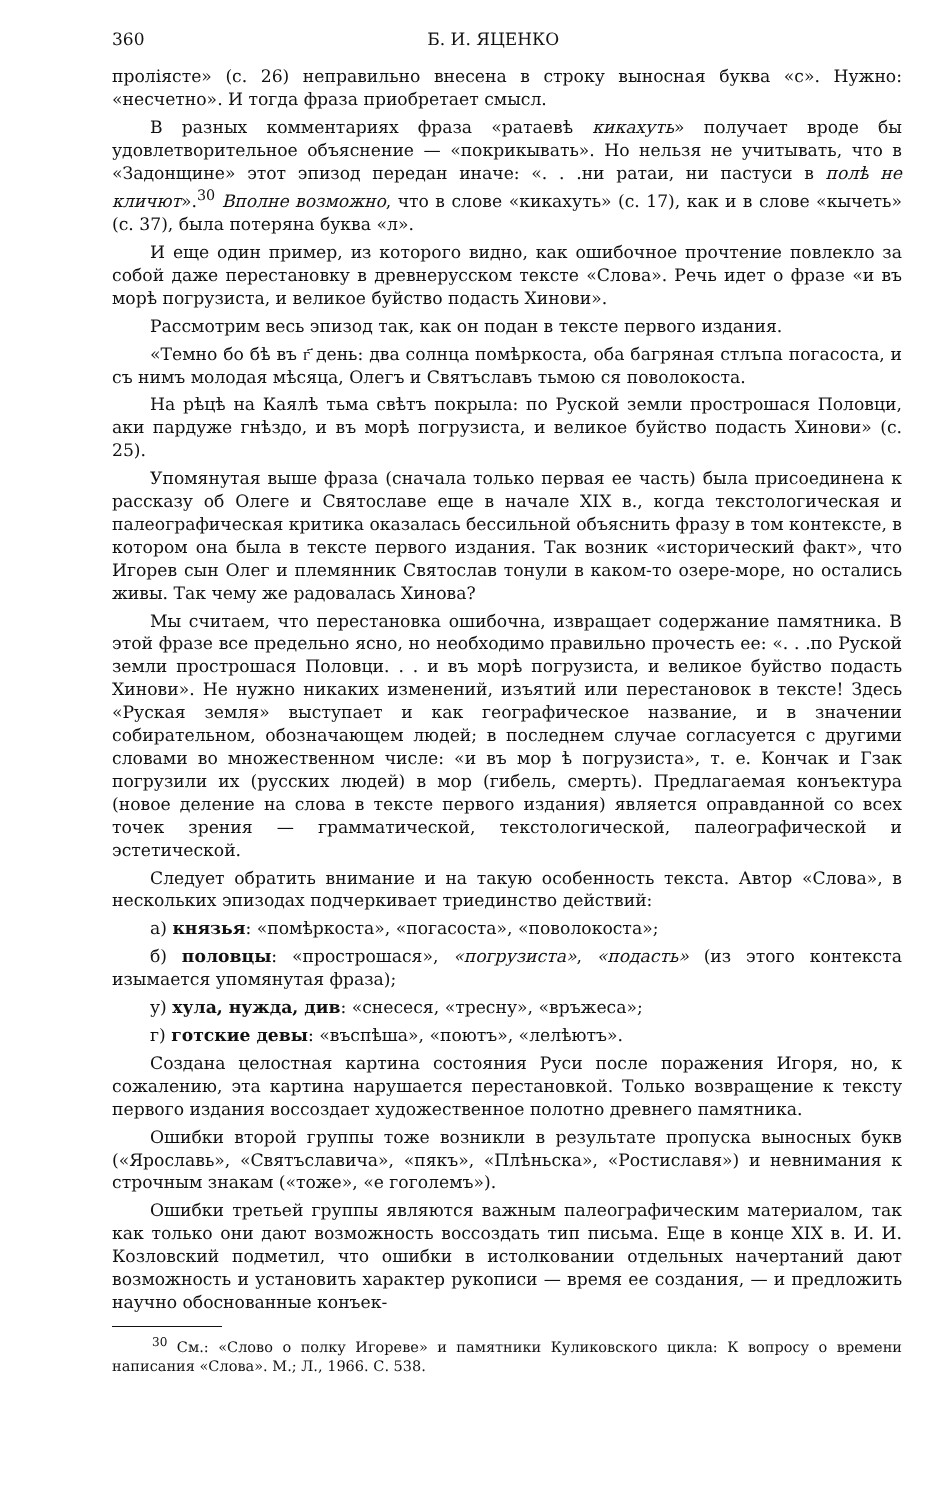360 Б. И. ЯЦЕНКО
проліясте» (с. 26) неправильно внесена в строку выносная буква «с». Нужно: «несчетно». И тогда фраза приобретает смысл.
В разных комментариях фраза «ратаевѣ кикахуть» получает вроде бы удовлетворительное объяснение — «покрикывать». Но нельзя не учитывать, что в «Задонщине» этот эпизод передан иначе: «. . .ни ратаи, ни пастуси в полѣ не кличют».<sup>30</sup> Вполне возможно, что в слове «кикахуть» (с. 17), как и в слове «кычеть» (с. 37), была потеряна буква «л».
И еще один пример, из которого видно, как ошибочное прочтение повлекло за собой даже перестановку в древнерусском тексте «Слова». Речь идет о фразе «и въ морѣ погрузиста, и великое буйство подасть Хинови».
Рассмотрим весь эпизод так, как он подан в тексте первого издания.
«Темно бо бѣ въ г҃ день: два солнца помѣркоста, оба багряная стлъпа погасоста, и съ нимъ молодая мѣсяца, Олегъ и Святъславъ тьмою ся поволокоста.
На рѣцѣ на Каялѣ тьма свѣтъ покрыла: по Руской земли прострошася Половци, аки пардуже гнѣздо, и въ морѣ погрузиста, и великое буйство подасть Хинови» (с. 25).
Упомянутая выше фраза (сначала только первая ее часть) была присоединена к рассказу об Олеге и Святославе еще в начале XIX в., когда текстологическая и палеографическая критика оказалась бессильной объяснить фразу в том контексте, в котором она была в тексте первого издания. Так возник «исторический факт», что Игорев сын Олег и племянник Святослав тонули в каком-то озере-море, но остались живы. Так чему же радовалась Хинова?
Мы считаем, что перестановка ошибочна, извращает содержание памятника. В этой фразе все предельно ясно, но необходимо правильно прочесть ее: «. . .по Руской земли прострошася Половци. . . и въ морѣ погрузиста, и великое буйство подасть Хинови». Не нужно никаких изменений, изъятий или перестановок в тексте! Здесь «Руская земля» выступает и как географическое название, и в значении собирательном, обозначающем людей; в последнем случае согласуется с другими словами во множественном числе: «и въ мор ѣ погрузиста», т. е. Кончак и Гзак погрузили их (русских людей) в мор (гибель, смерть). Предлагаемая конъектура (новое деление на слова в тексте первого издания) является оправданной со всех точек зрения — грамматической, текстологической, палеографической и эстетической.
Следует обратить внимание и на такую особенность текста. Автор «Слова», в нескольких эпизодах подчеркивает триединство действий:
а) князья: «помѣркоста», «погасоста», «поволокоста»;
б) половцы: «прострошася», «погрузиста», «подасть» (из этого контекста изымается упомянутая фраза);
у) хула, нужда, див: «снесеся, «тресну», «връжеса»;
г) готские девы: «въспѣша», «поютъ», «лелѣютъ».
Создана целостная картина состояния Руси после поражения Игоря, но, к сожалению, эта картина нарушается перестановкой. Только возвращение к тексту первого издания воссоздает художественное полотно древнего памятника.
Ошибки второй группы тоже возникли в результате пропуска выносных букв («Ярославь», «Святъславича», «пякъ», «Плѣньска», «Ростиславя») и невнимания к строчным знакам («тоже», «е гоголемъ»).
Ошибки третьей группы являются важным палеографическим материалом, так как только они дают возможность воссоздать тип письма. Еще в конце XIX в. И. И. Козловский подметил, что ошибки в истолковании отдельных начертаний дают возможность и установить характер рукописи — время ее создания, — и предложить научно обоснованные конъек-
<sup>30</sup> См.: «Слово о полку Игореве» и памятники Куликовского цикла: К вопросу о времени написания «Слова». М.; Л., 1966. С. 538.